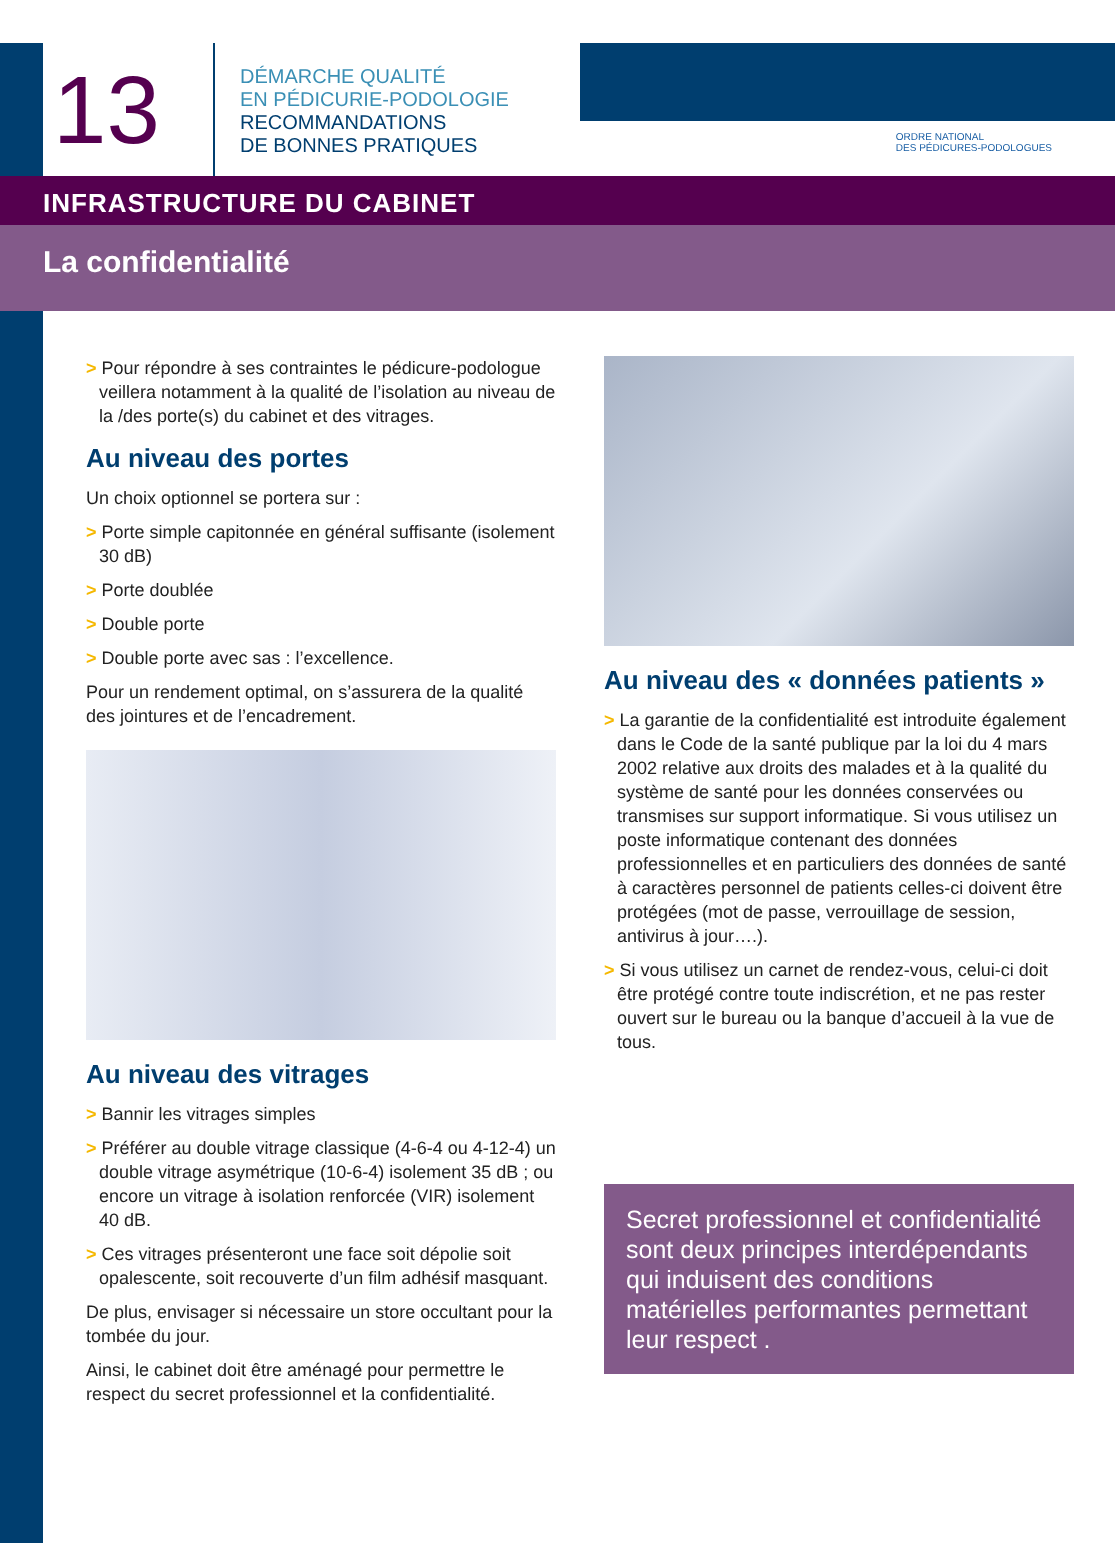13
DÉMARCHE QUALITÉ
EN PÉDICURIE-PODOLOGIE
RECOMMANDATIONS
DE BONNES PRATIQUES
ORDRE NATIONAL
DES PÉDICURES-PODOLOGUES
INFRASTRUCTURE DU CABINET
La confidentialité
> Pour répondre à ses contraintes le pédicure-podologue veillera notamment à la qualité de l’isolation au niveau de la /des porte(s) du cabinet et des vitrages.
Au niveau des portes
Un choix optionnel se portera sur :
> Porte simple capitonnée en général suffisante (isolement 30 dB)
> Porte doublée
> Double porte
> Double porte avec sas : l’excellence.
Pour un rendement optimal, on s’assurera de la qualité des jointures et de l’encadrement.
Au niveau des vitrages
> Bannir les vitrages simples
> Préférer au double vitrage classique (4-6-4 ou 4-12-4) un double vitrage asymétrique (10-6-4) isolement 35 dB ; ou encore un vitrage à isolation renforcée (VIR) isolement 40 dB.
> Ces vitrages présenteront une face soit dépolie soit opalescente, soit recouverte d’un film adhésif masquant.
De plus, envisager si nécessaire un store occultant pour la tombée du jour.
Ainsi, le cabinet doit être aménagé pour permettre le respect du secret professionnel et la confidentialité.
Au niveau des « données patients »
> La garantie de la confidentialité est introduite également dans le Code de la santé publique par la loi du 4 mars 2002 relative aux droits des malades et à la qualité du système de santé pour les données conservées ou transmises sur support informatique. Si vous utilisez un poste informatique contenant des données professionnelles et en particuliers des données de santé à caractères personnel de patients celles-ci doivent être protégées (mot de passe, verrouillage de session, antivirus à jour….).
> Si vous utilisez un carnet de rendez-vous, celui-ci doit être protégé contre toute indiscrétion, et ne pas rester ouvert sur le bureau ou la banque d’accueil à la vue de tous.
Secret professionnel et confidentialité sont deux principes interdépendants qui induisent des conditions matérielles performantes permettant leur respect .